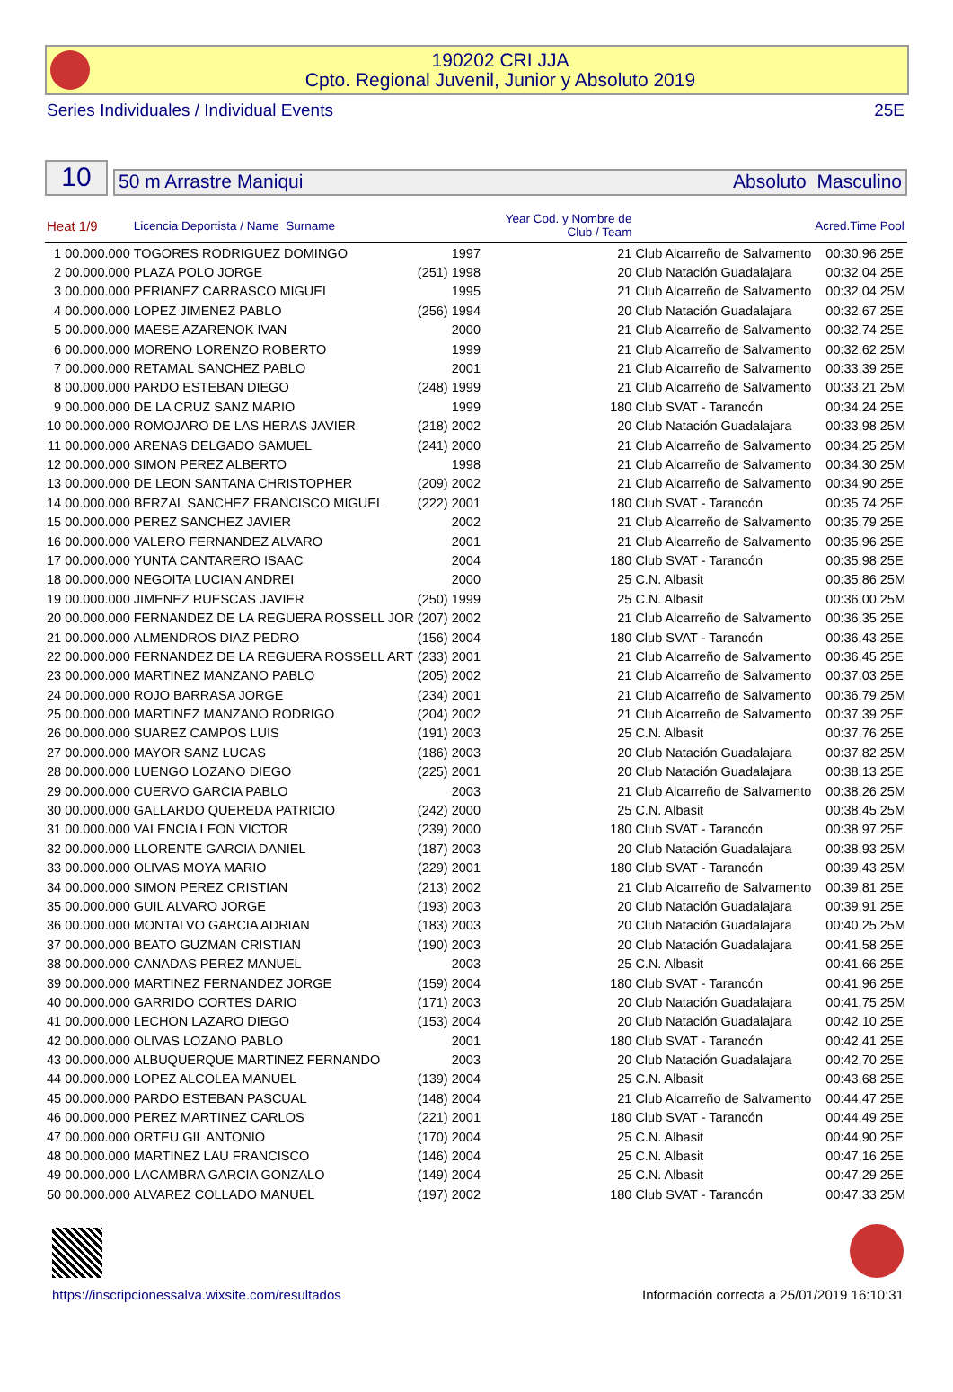190202 CRI JJA
Cpto. Regional Juvenil, Junior y Absoluto 2019
Series Individuales / Individual Events 25E
10
50 m Arrastre Maniqui Absoluto Masculino
| Heat 1/9 | | Licencia Deportista / Name Surname | | Year Cod. y Nombre de Club / Team | | | Acred.Time | Pool |
| --- | --- | --- | --- | --- | --- | --- | --- | --- |
| 1 | 00.000.000 | TOGORES RODRIGUEZ DOMINGO | 1997 | 21 | Club Alcarreño de Salvamento | | 00:30,96 | 25E |
| 2 | 00.000.000 | PLAZA POLO JORGE | (251) 1998 | 20 | Club Natación Guadalajara | | 00:32,04 | 25E |
| 3 | 00.000.000 | PERIANEZ CARRASCO MIGUEL | 1995 | 21 | Club Alcarreño de Salvamento | | 00:32,04 | 25M |
| 4 | 00.000.000 | LOPEZ JIMENEZ PABLO | (256) 1994 | 20 | Club Natación Guadalajara | | 00:32,67 | 25E |
| 5 | 00.000.000 | MAESE AZARENOK IVAN | 2000 | 21 | Club Alcarreño de Salvamento | | 00:32,74 | 25E |
| 6 | 00.000.000 | MORENO LORENZO ROBERTO | 1999 | 21 | Club Alcarreño de Salvamento | | 00:32,62 | 25M |
| 7 | 00.000.000 | RETAMAL SANCHEZ PABLO | 2001 | 21 | Club Alcarreño de Salvamento | | 00:33,39 | 25E |
| 8 | 00.000.000 | PARDO ESTEBAN DIEGO | (248) 1999 | 21 | Club Alcarreño de Salvamento | | 00:33,21 | 25M |
| 9 | 00.000.000 | DE LA CRUZ SANZ MARIO | 1999 | 180 | Club SVAT - Tarancón | | 00:34,24 | 25E |
| 10 | 00.000.000 | ROMOJARO DE LAS HERAS JAVIER | (218) 2002 | 20 | Club Natación Guadalajara | | 00:33,98 | 25M |
| 11 | 00.000.000 | ARENAS DELGADO SAMUEL | (241) 2000 | 21 | Club Alcarreño de Salvamento | | 00:34,25 | 25M |
| 12 | 00.000.000 | SIMON PEREZ ALBERTO | 1998 | 21 | Club Alcarreño de Salvamento | | 00:34,30 | 25M |
| 13 | 00.000.000 | DE LEON SANTANA CHRISTOPHER | (209) 2002 | 21 | Club Alcarreño de Salvamento | | 00:34,90 | 25E |
| 14 | 00.000.000 | BERZAL SANCHEZ FRANCISCO MIGUEL | (222) 2001 | 180 | Club SVAT - Tarancón | | 00:35,74 | 25E |
| 15 | 00.000.000 | PEREZ SANCHEZ JAVIER | 2002 | 21 | Club Alcarreño de Salvamento | | 00:35,79 | 25E |
| 16 | 00.000.000 | VALERO FERNANDEZ ALVARO | 2001 | 21 | Club Alcarreño de Salvamento | | 00:35,96 | 25E |
| 17 | 00.000.000 | YUNTA CANTARERO ISAAC | 2004 | 180 | Club SVAT - Tarancón | | 00:35,98 | 25E |
| 18 | 00.000.000 | NEGOITA LUCIAN ANDREI | 2000 | 25 | C.N. Albasit | | 00:35,86 | 25M |
| 19 | 00.000.000 | JIMENEZ RUESCAS JAVIER | (250) 1999 | 25 | C.N. Albasit | | 00:36,00 | 25M |
| 20 | 00.000.000 | FERNANDEZ DE LA REGUERA ROSSELL JOR | (207) 2002 | 21 | Club Alcarreño de Salvamento | | 00:36,35 | 25E |
| 21 | 00.000.000 | ALMENDROS DIAZ PEDRO | (156) 2004 | 180 | Club SVAT - Tarancón | | 00:36,43 | 25E |
| 22 | 00.000.000 | FERNANDEZ DE LA REGUERA ROSSELL ART | (233) 2001 | 21 | Club Alcarreño de Salvamento | | 00:36,45 | 25E |
| 23 | 00.000.000 | MARTINEZ MANZANO PABLO | (205) 2002 | 21 | Club Alcarreño de Salvamento | | 00:37,03 | 25E |
| 24 | 00.000.000 | ROJO BARRASA JORGE | (234) 2001 | 21 | Club Alcarreño de Salvamento | | 00:36,79 | 25M |
| 25 | 00.000.000 | MARTINEZ MANZANO RODRIGO | (204) 2002 | 21 | Club Alcarreño de Salvamento | | 00:37,39 | 25E |
| 26 | 00.000.000 | SUAREZ CAMPOS LUIS | (191) 2003 | 25 | C.N. Albasit | | 00:37,76 | 25E |
| 27 | 00.000.000 | MAYOR SANZ LUCAS | (186) 2003 | 20 | Club Natación Guadalajara | | 00:37,82 | 25M |
| 28 | 00.000.000 | LUENGO LOZANO DIEGO | (225) 2001 | 20 | Club Natación Guadalajara | | 00:38,13 | 25E |
| 29 | 00.000.000 | CUERVO GARCIA PABLO | 2003 | 21 | Club Alcarreño de Salvamento | | 00:38,26 | 25M |
| 30 | 00.000.000 | GALLARDO QUEREDA PATRICIO | (242) 2000 | 25 | C.N. Albasit | | 00:38,45 | 25M |
| 31 | 00.000.000 | VALENCIA LEON VICTOR | (239) 2000 | 180 | Club SVAT - Tarancón | | 00:38,97 | 25E |
| 32 | 00.000.000 | LLORENTE GARCIA DANIEL | (187) 2003 | 20 | Club Natación Guadalajara | | 00:38,93 | 25M |
| 33 | 00.000.000 | OLIVAS MOYA MARIO | (229) 2001 | 180 | Club SVAT - Tarancón | | 00:39,43 | 25M |
| 34 | 00.000.000 | SIMON PEREZ CRISTIAN | (213) 2002 | 21 | Club Alcarreño de Salvamento | | 00:39,81 | 25E |
| 35 | 00.000.000 | GUIL ALVARO JORGE | (193) 2003 | 20 | Club Natación Guadalajara | | 00:39,91 | 25E |
| 36 | 00.000.000 | MONTALVO GARCIA ADRIAN | (183) 2003 | 20 | Club Natación Guadalajara | | 00:40,25 | 25M |
| 37 | 00.000.000 | BEATO GUZMAN CRISTIAN | (190) 2003 | 20 | Club Natación Guadalajara | | 00:41,58 | 25E |
| 38 | 00.000.000 | CANADAS PEREZ MANUEL | 2003 | 25 | C.N. Albasit | | 00:41,66 | 25E |
| 39 | 00.000.000 | MARTINEZ FERNANDEZ JORGE | (159) 2004 | 180 | Club SVAT - Tarancón | | 00:41,96 | 25E |
| 40 | 00.000.000 | GARRIDO CORTES DARIO | (171) 2003 | 20 | Club Natación Guadalajara | | 00:41,75 | 25M |
| 41 | 00.000.000 | LECHON LAZARO DIEGO | (153) 2004 | 20 | Club Natación Guadalajara | | 00:42,10 | 25E |
| 42 | 00.000.000 | OLIVAS LOZANO PABLO | 2001 | 180 | Club SVAT - Tarancón | | 00:42,41 | 25E |
| 43 | 00.000.000 | ALBUQUERQUE MARTINEZ FERNANDO | 2003 | 20 | Club Natación Guadalajara | | 00:42,70 | 25E |
| 44 | 00.000.000 | LOPEZ ALCOLEA MANUEL | (139) 2004 | 25 | C.N. Albasit | | 00:43,68 | 25E |
| 45 | 00.000.000 | PARDO ESTEBAN PASCUAL | (148) 2004 | 21 | Club Alcarreño de Salvamento | | 00:44,47 | 25E |
| 46 | 00.000.000 | PEREZ MARTINEZ CARLOS | (221) 2001 | 180 | Club SVAT - Tarancón | | 00:44,49 | 25E |
| 47 | 00.000.000 | ORTEU GIL ANTONIO | (170) 2004 | 25 | C.N. Albasit | | 00:44,90 | 25E |
| 48 | 00.000.000 | MARTINEZ LAU FRANCISCO | (146) 2004 | 25 | C.N. Albasit | | 00:47,16 | 25E |
| 49 | 00.000.000 | LACAMBRA GARCIA GONZALO | (149) 2004 | 25 | C.N. Albasit | | 00:47,29 | 25E |
| 50 | 00.000.000 | ALVAREZ COLLADO MANUEL | (197) 2002 | 180 | Club SVAT - Tarancón | | 00:47,33 | 25M |
https://inscripcionessalva.wixsite.com/resultados
Información correcta a 25/01/2019 16:10:31